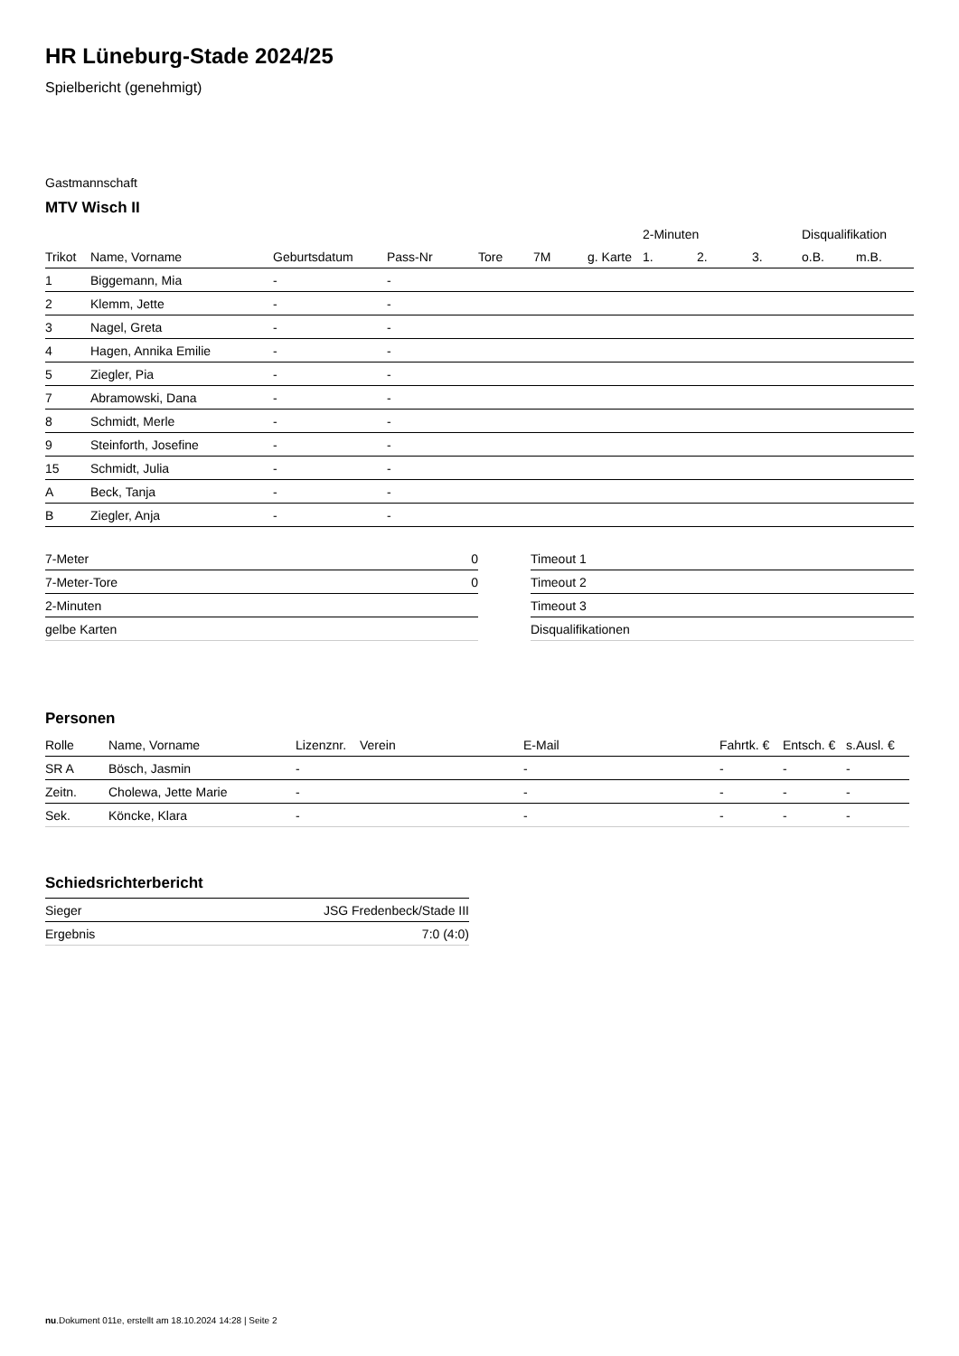HR Lüneburg-Stade 2024/25
Spielbericht (genehmigt)
Gastmannschaft
MTV Wisch II
| | | | | | | | 2-Minuten | | | Disqualifikation | |
| --- | --- | --- | --- | --- | --- | --- | --- | --- | --- | --- | --- |
| Trikot | Name, Vorname | Geburtsdatum | Pass-Nr | Tore | 7M | g. Karte | 1. | 2. | 3. | o.B. | m.B. |
| 1 | Biggemann, Mia | - | - | | | | | | | | |
| 2 | Klemm, Jette | - | - | | | | | | | | |
| 3 | Nagel, Greta | - | - | | | | | | | | |
| 4 | Hagen, Annika Emilie | - | - | | | | | | | | |
| 5 | Ziegler, Pia | - | - | | | | | | | | |
| 7 | Abramowski, Dana | - | - | | | | | | | | |
| 8 | Schmidt, Merle | - | - | | | | | | | | |
| 9 | Steinforth, Josefine | - | - | | | | | | | | |
| 15 | Schmidt, Julia | - | - | | | | | | | | |
| A | Beck, Tanja | - | - | | | | | | | | |
| B | Ziegler, Anja | - | - | | | | | | | | |
| 7-Meter | 0 |
| 7-Meter-Tore | 0 |
| 2-Minuten | |
| gelbe Karten | |
| Timeout 1 |
| Timeout 2 |
| Timeout 3 |
| Disqualifikationen |
Personen
| Rolle | Name, Vorname | Lizenznr. | Verein | E-Mail | Fahrtk. € | Entsch. € | s.Ausl. € |
| --- | --- | --- | --- | --- | --- | --- | --- |
| SR A | Bösch, Jasmin | - | | - | - | - | - |
| Zeitn. | Cholewa, Jette Marie | - | | - | - | - | - |
| Sek. | Köncke, Klara | - | | - | - | - | - |
Schiedsrichterbericht
| Sieger | JSG Fredenbeck/Stade III |
| Ergebnis | 7:0 (4:0) |
nu.Dokument 011e, erstellt am 18.10.2024 14:28 | Seite 2